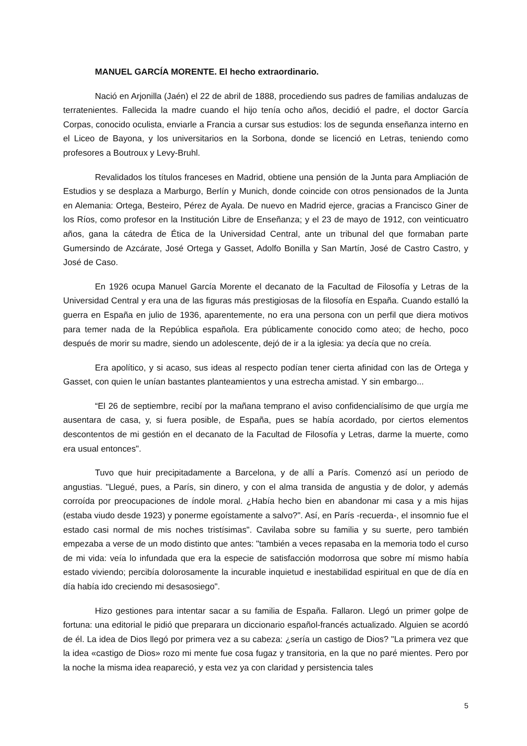MANUEL GARCÍA MORENTE. El hecho extraordinario.
Nació en Arjonilla (Jaén) el 22 de abril de 1888, procediendo sus padres de familias andaluzas de terratenientes. Fallecida la madre cuando el hijo tenía ocho años, decidió el padre, el doctor García Corpas, conocido oculista, enviarle a Francia a cursar sus estudios: los de segunda enseñanza interno en el Liceo de Bayona, y los universitarios en la Sorbona, donde se licenció en Letras, teniendo como profesores a Boutroux y Levy-Bruhl.
Revalidados los títulos franceses en Madrid, obtiene una pensión de la Junta para Ampliación de Estudios y se desplaza a Marburgo, Berlín y Munich, donde coincide con otros pensionados de la Junta en Alemania: Ortega, Besteiro, Pérez de Ayala. De nuevo en Madrid ejerce, gracias a Francisco Giner de los Ríos, como profesor en la Institución Libre de Enseñanza; y el 23 de mayo de 1912, con veinticuatro años, gana la cátedra de Ética de la Universidad Central, ante un tribunal del que formaban parte Gumersindo de Azcárate, José Ortega y Gasset, Adolfo Bonilla y San Martín, José de Castro Castro, y José de Caso.
En 1926 ocupa Manuel García Morente el decanato de la Facultad de Filosofía y Letras de la Universidad Central y era una de las figuras más prestigiosas de la filosofía en España. Cuando estalló la guerra en España en julio de 1936, aparentemente, no era una persona con un perfil que diera motivos para temer nada de la República española. Era públicamente conocido como ateo; de hecho, poco después de morir su madre, siendo un adolescente, dejó de ir a la iglesia: ya decía que no creía.
Era apolítico, y si acaso, sus ideas al respecto podían tener cierta afinidad con las de Ortega y Gasset, con quien le unían bastantes planteamientos y una estrecha amistad. Y sin embargo...
“El 26 de septiembre, recibí por la mañana temprano el aviso confidencialísimo de que urgía me ausentara de casa, y, si fuera posible, de España, pues se había acordado, por ciertos elementos descontentos de mi gestión en el decanato de la Facultad de Filosofía y Letras, darme la muerte, como era usual entonces".
Tuvo que huir precipitadamente a Barcelona, y de allí a París. Comenzó así un periodo de angustias. "Llegué, pues, a París, sin dinero, y con el alma transida de angustia y de dolor, y además corroída por preocupaciones de índole moral. ¿Había hecho bien en abandonar mi casa y a mis hijas (estaba viudo desde 1923) y ponerme egoístamente a salvo?". Así, en París -recuerda-, el insomnio fue el estado casi normal de mis noches tristísimas". Cavilaba sobre su familia y su suerte, pero también empezaba a verse de un modo distinto que antes: "también a veces repasaba en la memoria todo el curso de mi vida: veía lo infundada que era la especie de satisfacción modorrosa que sobre mí mismo había estado viviendo; percibía dolorosamente la incurable inquietud e inestabilidad espiritual en que de día en día había ido creciendo mi desasosiego".
Hizo gestiones para intentar sacar a su familia de España. Fallaron. Llegó un primer golpe de fortuna: una editorial le pidió que preparara un diccionario español-francés actualizado. Alguien se acordó de él. La idea de Dios llegó por primera vez a su cabeza: ¿sería un castigo de Dios? "La primera vez que la idea «castigo de Dios» rozo mi mente fue cosa fugaz y transitoria, en la que no paré mientes. Pero por la noche la misma idea reapareció, y esta vez ya con claridad y persistencia tales
5